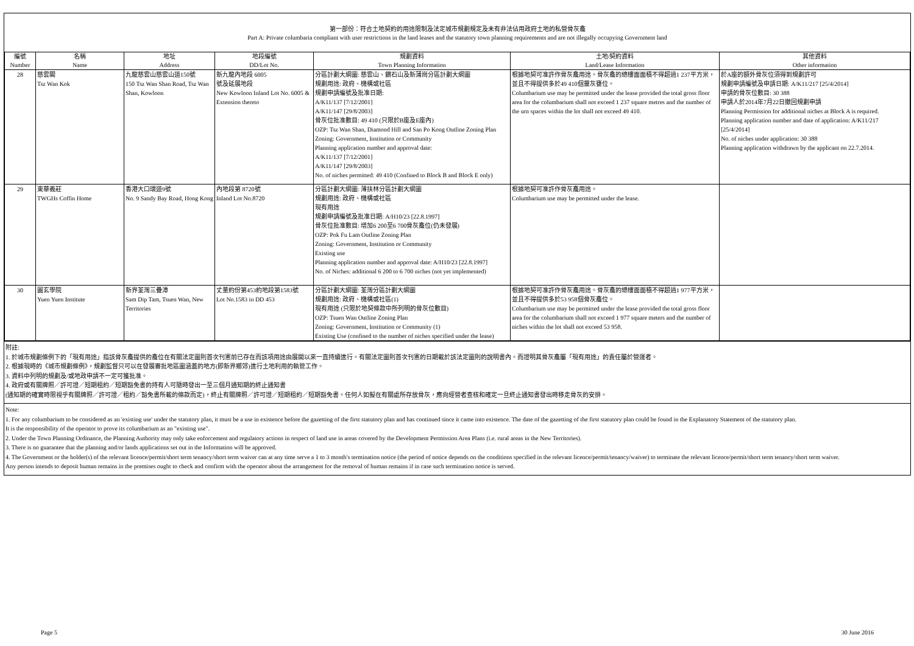第一部份：符合土地契約的用途限制及法定城市規劃規定及未有非法佔用政府土地的私營骨灰龕
Part A: Private columbaria compliant with user restrictions in the land leases and the statutory town planning requirements and are not illegally occupying Government land
| 編號 Number | 名稱 Name | 地址 Address | 地段編號 DD/Lot No. | 規劃資料 Town Planning Information | 土地/契約資料 Land/Lease Information | 其他資料 Other information |
| --- | --- | --- | --- | --- | --- | --- |
| 28 | 慈雲閣 Tsz Wan Kok | 九龍慈雲山慈雲山道150號 150 Tsz Wan Shan Road, Tsz Wan Shan, Kowloon | 新九龍內地段 6005 號及延展地段 New Kowloon Inland Lot No. 6005 & Extension thereto | 分區計劃大綱圖: 慈雲山、鑽石山及新蒲崗分區計劃大綱圖 規劃用途: 政府、機構或社區 規劃申請編號及批准日期: A/K11/137 [7/12/2001] A/K11/147 [29/8/2003] 骨灰位批准數目: 49 410 (只限於B座及E座內) OZP: Tsz Wan Shan, Diamond Hill and San Po Kong Outline Zoning Plan Zoning: Government, Institution or Community Planning application number and approval date: A/K11/137 [7/12/2001] A/K11/147 [29/8/2003] No. of niches permitted: 49 410 (Confined to Block B and Block E only) | 根據地契可准許作骨灰龕用途。骨灰龕的總樓面面積不得超過1 237平方米，並且不得提供多於49 410個靈灰甕位。 Columbarium use may be permitted under the lease provided the total gross floor area for the columbarium shall not exceed 1 237 square metres and the number of the urn spaces within the lot shall not exceed 49 410. | 於A座的額外骨灰位須得到規劃許可 規劃申請編號及申請日期: A/K11/217 [25/4/2014] 申請的骨灰位數目: 30 388 申請人於2014年7月22日撤回規劃申請 Planning Permission for additional niches at Block A is required. Planning application number and date of application: A/K11/217 [25/4/2014] No. of niches under application: 30 388 Planning application withdrawn by the applicant on 22.7.2014. |
| 29 | 東華義莊 TWGHs Coffin Home | 香港大口環道9號 No. 9 Sandy Bay Road, Hong Kong | 內地段第 8720號 Inland Lot No.8720 | 分區計劃大綱圖: 薄扶林分區計劃大綱圖 規劃用途: 政府、機構或社區 現有用途 規劃申請編號及批准日期: A/H10/23 [22.8.1997] 骨灰位批准數目: 增加6 200至6 700骨灰龕位(仍未發展) OZP: Pok Fu Lam Outline Zoning Plan Zoning: Government, Institution or Community Existing use Planning application number and approval date: A/H10/23 [22.8.1997] No. of Niches: additional 6 200 to 6 700 niches (not yet implemented) | 根據地契可准許作骨灰龕用途。 Columbarium use may be permitted under the lease. | |
| 30 | 圓玄學院 Yuen Yuen Institute | 新界荃灣三疊潭 Sam Dip Tam, Tsuen Wan, New Territories | 丈量約份第453約地段第1583號 Lot No.1583 in DD 453 | 分區計劃大綱圖: 荃灣分區計劃大綱圖 規劃用途: 政府、機構或社區(1) 現有用途 (只限於地契條款中所列明的骨灰位數目) OZP: Tsuen Wan Outline Zoning Plan Zoning: Government, Institution or Community (1) Existing Use (confined to the number of niches specified under the lease) | 根據地契可准許作骨灰龕用途。骨灰龕的總樓面面積不得超過1 977平方米，並且不得提供多於53 958個骨灰龕位。 Columbarium use may be permitted under the lease provided the total gross floor area for the columbarium shall not exceed 1 977 square meters and the number of niches within the lot shall not exceed 53 958. | |
附註:
1. 於城市規劃條例下的「現有用途」指該骨灰龕提供的龕位在有關法定圖則首次刊憲前已存在而該項用途由展開以來一直持續進行。有關法定圖則首次刊憲的日期載於該法定圖則的說明書內。而證明其骨灰龕屬「現有用途」的責任屬於營運者。
2. 根據現時的《城市規劃條例》，規劃監督只可以在發展審批地區圖涵蓋的地方(即新界鄉郊)進行土地利用的執管工作。
3. 資料中列明的規劃及/或地政申請不一定可獲批准。
4. 政府或有關牌照／許可證／短期租約／短期豁免書的持有人可隨時發出一至三個月通知期的終止通知書
(通知期的確實時限視乎有關牌照／許可證／租約／豁免書所載的條款而定)，終止有關牌照／許可證／短期租約／短期豁免書。任何人如擬在有關處所存放骨灰，應向經營者查核和確定一旦終止通知書發出時移走骨灰的安排。
Note:
1. For any columbarium to be considered as an 'existing use' under the statutory plan, it must be a use in existence before the gazetting of the first statutory plan and has continued since it came into existence. The date of the gazetting of the first statutory plan could be found in the Explanatory Statement of the statutory plan.
It is the responsibility of the operator to prove its columbarium as an "existing use".
2. Under the Town Planning Ordinance, the Planning Authority may only take enforcement and regulatory actions in respect of land use in areas covered by the Development Permission Area Plans (i.e. rural areas in the New Territories).
3. There is no guarantee that the planning and/or lands applications set out in the Information will be approved.
4. The Government or the holder(s) of the relevant licence/permit/short term tenancy/short term waiver can at any time serve a 1 to 3 month's termination notice (the period of notice depends on the conditions specified in the relevant licence/permit/tenancy/waiver) to terminate the relevant licence/permit/short term tenancy/short term waiver.
Any person intends to deposit human remains in the premises ought to check and confirm with the operator about the arrangement for the removal of human remains if in case such termination notice is served.
Page 5 30 June 2016